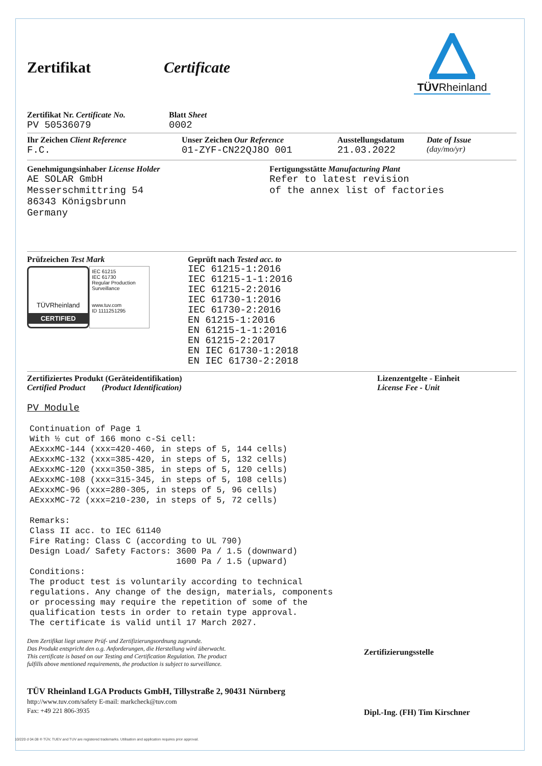Zertifikat Certificate
TÜVRheinland
Zertifikat Nr. Certificate No.
PV 50536079
Blatt Sheet
0002
Ihr Zeichen Client Reference
F.C.
Unser Zeichen Our Reference
01-ZYF-CN22QJ8O 001
Ausstellungsdatum
21.03.2022
Date of Issue
(day/mo/yr)
Genehmigungsinhaber License Holder
AE SOLAR GmbH
Messerschmittring 54
86343 Königsbrunn
Germany
Fertigungsstätte Manufacturing Plant
Refer to latest revision
of the annex list of factories
Prüfzeichen Test Mark
TÜVRheinland
CERTIFIED
IEC 61215
IEC 61730
Regular Production Surveillance
www.tuv.com
ID 1111251295
Geprüft nach Tested acc. to
IEC 61215-1:2016
IEC 61215-1-1:2016
IEC 61215-2:2016
IEC 61730-1:2016
IEC 61730-2:2016
EN 61215-1:2016
EN 61215-1-1:2016
EN 61215-2:2017
EN IEC 61730-1:2018
EN IEC 61730-2:2018
Zertifiziertes Produkt (Geräteidentifikation)
Certified Product (Product Identification)
Lizenzentgelte - Einheit
License Fee - Unit
PV Module
Continuation of Page 1 With ½ cut of 166 mono c-Si cell: AExxxMC-144 (xxx=420-460, in steps of 5, 144 cells) AExxxMC-132 (xxx=385-420, in steps of 5, 132 cells) AExxxMC-120 (xxx=350-385, in steps of 5, 120 cells) AExxxMC-108 (xxx=315-345, in steps of 5, 108 cells) AExxxMC-96 (xxx=280-305, in steps of 5, 96 cells) AExxxMC-72 (xxx=210-230, in steps of 5, 72 cells) Remarks: Class II acc. to IEC 61140 Fire Rating: Class C (according to UL 790) Design Load/ Safety Factors: 3600 Pa / 1.5 (downward) 1600 Pa / 1.5 (upward) Conditions: The product test is voluntarily according to technical regulations. Any change of the design, materials, components or processing may require the repetition of some of the qualification tests in order to retain type approval. The certificate is valid until 17 March 2027.
Dem Zertifikat liegt unsere Prüf- und Zertifizierungsordnung zugrunde.
Das Produkt entspricht den o.g. Anforderungen, die Herstellung wird überwacht.
This certificate is based on our Testing and Certification Regulation. The product
fulfills above mentioned requirements, the production is subject to surveillance.
TÜV Rheinland LGA Products GmbH, Tillystraße 2, 90431 Nürnberg
http://www.tuv.com/safety E-mail: markcheck@tuv.com
Fax: +49 221 806-3935
Zertifizierungsstelle
Dipl.-Ing. (FH) Tim Kirschner
10/220 d 04.08 ® TÜV, TUEV and TUV are registered trademarks. Utilisation and application requires prior approval.